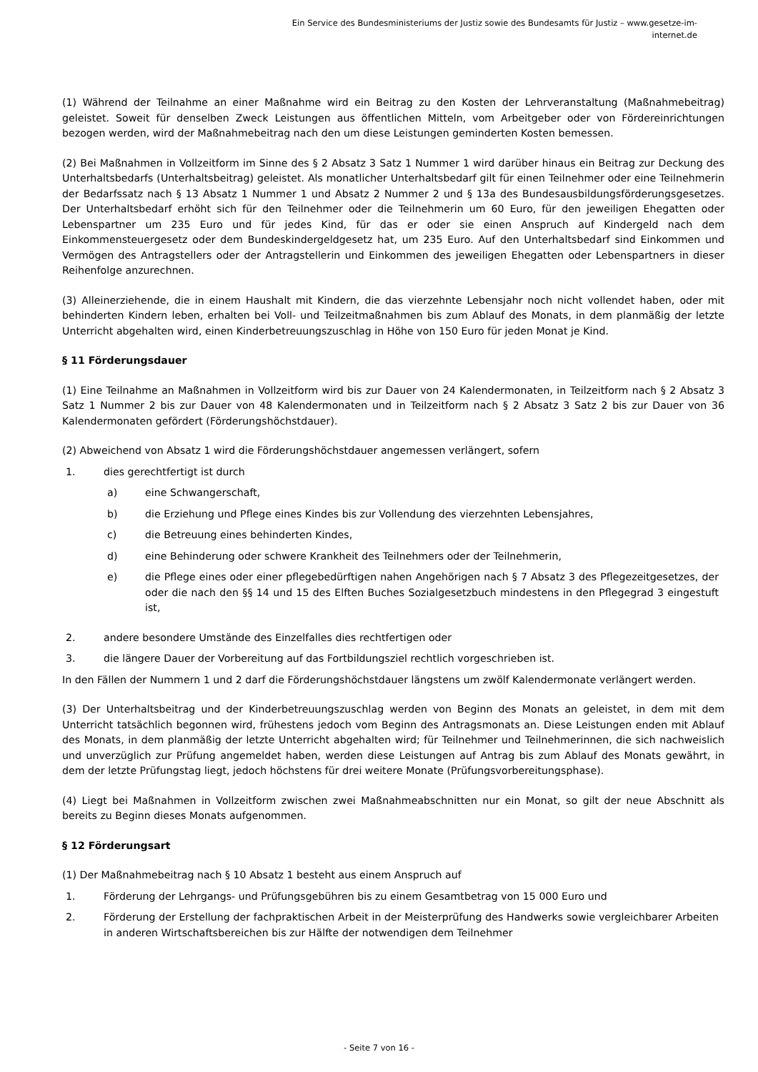Ein Service des Bundesministeriums der Justiz sowie des Bundesamts für Justiz – www.gesetze-im-internet.de
(1) Während der Teilnahme an einer Maßnahme wird ein Beitrag zu den Kosten der Lehrveranstaltung (Maßnahmebeitrag) geleistet. Soweit für denselben Zweck Leistungen aus öffentlichen Mitteln, vom Arbeitgeber oder von Fördereinrichtungen bezogen werden, wird der Maßnahmebeitrag nach den um diese Leistungen geminderten Kosten bemessen.
(2) Bei Maßnahmen in Vollzeitform im Sinne des § 2 Absatz 3 Satz 1 Nummer 1 wird darüber hinaus ein Beitrag zur Deckung des Unterhaltsbedarfs (Unterhaltsbeitrag) geleistet. Als monatlicher Unterhaltsbedarf gilt für einen Teilnehmer oder eine Teilnehmerin der Bedarfssatz nach § 13 Absatz 1 Nummer 1 und Absatz 2 Nummer 2 und § 13a des Bundesausbildungsförderungsgesetzes. Der Unterhaltsbedarf erhöht sich für den Teilnehmer oder die Teilnehmerin um 60 Euro, für den jeweiligen Ehegatten oder Lebenspartner um 235 Euro und für jedes Kind, für das er oder sie einen Anspruch auf Kindergeld nach dem Einkommensteuergesetz oder dem Bundeskindergeldgesetz hat, um 235 Euro. Auf den Unterhaltsbedarf sind Einkommen und Vermögen des Antragstellers oder der Antragstellerin und Einkommen des jeweiligen Ehegatten oder Lebenspartners in dieser Reihenfolge anzurechnen.
(3) Alleinerziehende, die in einem Haushalt mit Kindern, die das vierzehnte Lebensjahr noch nicht vollendet haben, oder mit behinderten Kindern leben, erhalten bei Voll- und Teilzeitmaßnahmen bis zum Ablauf des Monats, in dem planmäßig der letzte Unterricht abgehalten wird, einen Kinderbetreuungszuschlag in Höhe von 150 Euro für jeden Monat je Kind.
§ 11 Förderungsdauer
(1) Eine Teilnahme an Maßnahmen in Vollzeitform wird bis zur Dauer von 24 Kalendermonaten, in Teilzeitform nach § 2 Absatz 3 Satz 1 Nummer 2 bis zur Dauer von 48 Kalendermonaten und in Teilzeitform nach § 2 Absatz 3 Satz 2 bis zur Dauer von 36 Kalendermonaten gefördert (Förderungshöchstdauer).
(2) Abweichend von Absatz 1 wird die Förderungshöchstdauer angemessen verlängert, sofern
1. dies gerechtfertigt ist durch
a) eine Schwangerschaft,
b) die Erziehung und Pflege eines Kindes bis zur Vollendung des vierzehnten Lebensjahres,
c) die Betreuung eines behinderten Kindes,
d) eine Behinderung oder schwere Krankheit des Teilnehmers oder der Teilnehmerin,
e) die Pflege eines oder einer pflegebedürftigen nahen Angehörigen nach § 7 Absatz 3 des Pflegezeitgesetzes, der oder die nach den §§ 14 und 15 des Elften Buches Sozialgesetzbuch mindestens in den Pflegegrad 3 eingestuft ist,
2. andere besondere Umstände des Einzelfalles dies rechtfertigen oder
3. die längere Dauer der Vorbereitung auf das Fortbildungsziel rechtlich vorgeschrieben ist.
In den Fällen der Nummern 1 und 2 darf die Förderungshöchstdauer längstens um zwölf Kalendermonate verlängert werden.
(3) Der Unterhaltsbeitrag und der Kinderbetreuungszuschlag werden von Beginn des Monats an geleistet, in dem mit dem Unterricht tatsächlich begonnen wird, frühestens jedoch vom Beginn des Antragsmonats an. Diese Leistungen enden mit Ablauf des Monats, in dem planmäßig der letzte Unterricht abgehalten wird; für Teilnehmer und Teilnehmerinnen, die sich nachweislich und unverzüglich zur Prüfung angemeldet haben, werden diese Leistungen auf Antrag bis zum Ablauf des Monats gewährt, in dem der letzte Prüfungstag liegt, jedoch höchstens für drei weitere Monate (Prüfungsvorbereitungsphase).
(4) Liegt bei Maßnahmen in Vollzeitform zwischen zwei Maßnahmeabschnitten nur ein Monat, so gilt der neue Abschnitt als bereits zu Beginn dieses Monats aufgenommen.
§ 12 Förderungsart
(1) Der Maßnahmebeitrag nach § 10 Absatz 1 besteht aus einem Anspruch auf
1. Förderung der Lehrgangs- und Prüfungsgebühren bis zu einem Gesamtbetrag von 15 000 Euro und
2. Förderung der Erstellung der fachpraktischen Arbeit in der Meisterprüfung des Handwerks sowie vergleichbarer Arbeiten in anderen Wirtschaftsbereichen bis zur Hälfte der notwendigen dem Teilnehmer
- Seite 7 von 16 -